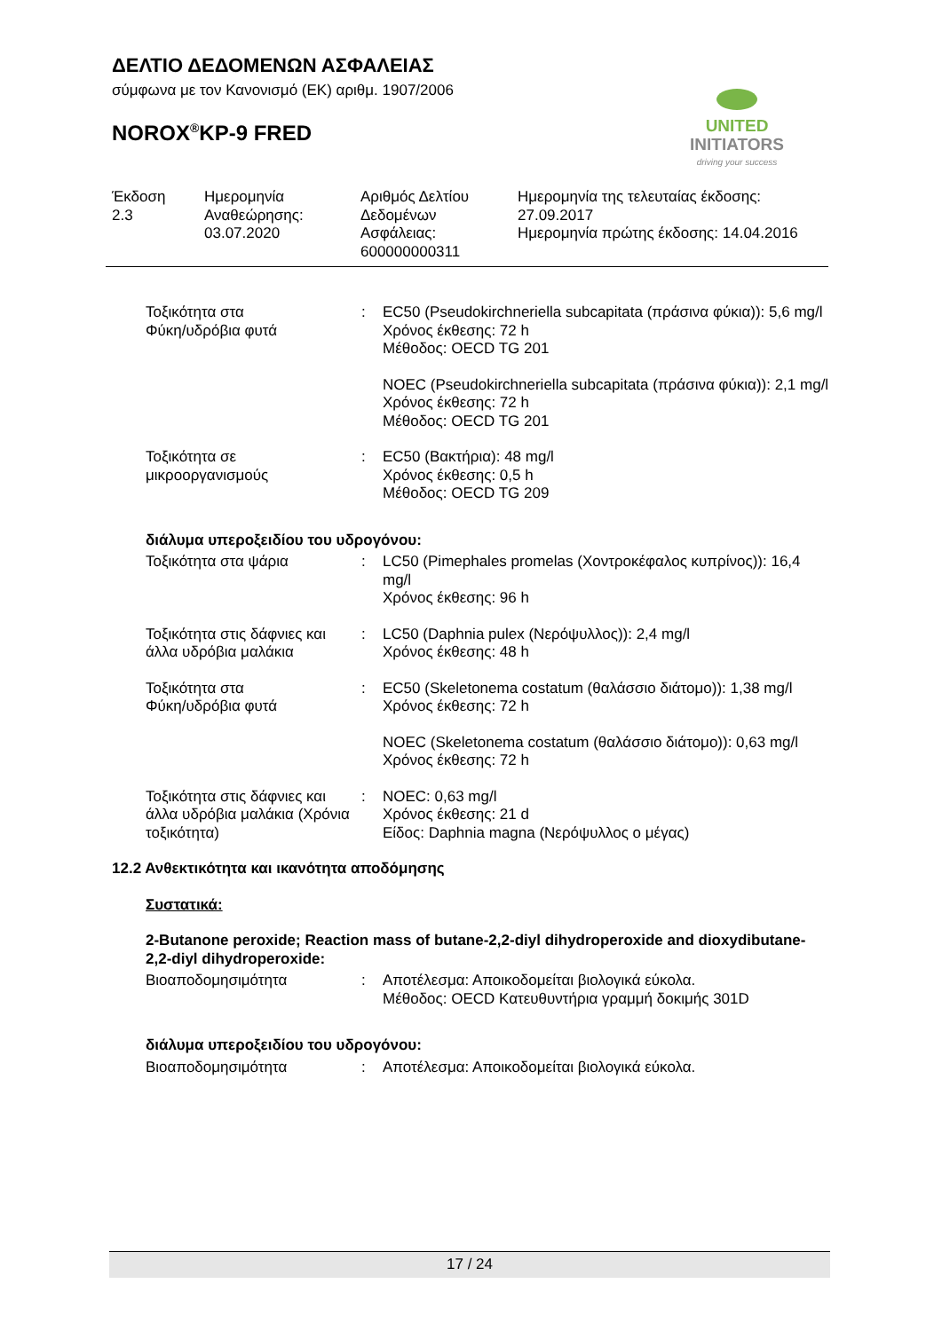ΔΕΛΤΙΟ ΔΕΔΟΜΕΝΩΝ ΑΣΦΑΛΕΙΑΣ
σύμφωνα με τον Κανονισμό (ΕΚ) αριθμ. 1907/2006
NOROX<sup>®</sup>KP-9 FRED
UNITED INITIATORS
driving your success
| Έκδοση 2.3 | Ημερομηνία Αναθεώρησης: 03.07.2020 | Αριθμός Δελτίου Δεδομένων Ασφάλειας: 600000000311 | Ημερομηνία της τελευταίας έκδοσης: 27.09.2017 Ημερομηνία πρώτης έκδοσης: 14.04.2016 |
| Τοξικότητα στα Φύκη/υδρόβια φυτά | : | EC50 (Pseudokirchneriella subcapitata (πράσινα φύκια)): 5,6 mg/l Χρόνος έκθεσης: 72 h Μέθοδος: OECD TG 201 |
| | | NOEC (Pseudokirchneriella subcapitata (πράσινα φύκια)): 2,1 mg/l Χρόνος έκθεσης: 72 h Μέθοδος: OECD TG 201 |
| Τοξικότητα σε μικροοργανισμούς | : | EC50 (Βακτήρια): 48 mg/l Χρόνος έκθεσης: 0,5 h Μέθοδος: OECD TG 209 |
διάλυμα υπεροξειδίου του υδρογόνου:
| Τοξικότητα στα ψάρια | : | LC50 (Pimephales promelas (Χοντροκέφαλος κυπρίνος)): 16,4 mg/l Χρόνος έκθεσης: 96 h |
| Τοξικότητα στις δάφνιες και άλλα υδρόβια μαλάκια | : | LC50 (Daphnia pulex (Νερόψυλλος)): 2,4 mg/l Χρόνος έκθεσης: 48 h |
| Τοξικότητα στα Φύκη/υδρόβια φυτά | : | EC50 (Skeletonema costatum (θαλάσσιο διάτομο)): 1,38 mg/l Χρόνος έκθεσης: 72 h |
| | | NOEC (Skeletonema costatum (θαλάσσιο διάτομο)): 0,63 mg/l Χρόνος έκθεσης: 72 h |
| Τοξικότητα στις δάφνιες και άλλα υδρόβια μαλάκια (Χρόνια τοξικότητα) | : | NOEC: 0,63 mg/l Χρόνος έκθεσης: 21 d Είδος: Daphnia magna (Νερόψυλλος ο μέγας) |
12.2 Ανθεκτικότητα και ικανότητα αποδόμησης
Συστατικά:
2-Butanone peroxide; Reaction mass of butane-2,2-diyl dihydroperoxide and dioxydibutane-2,2-diyl dihydroperoxide:
| Βιοαποδομησιμότητα | : | Αποτέλεσμα: Αποικοδομείται βιολογικά εύκολα. Μέθοδος: OECD Κατευθυντήρια γραμμή δοκιμής 301D |
διάλυμα υπεροξειδίου του υδρογόνου:
| Βιοαποδομησιμότητα | : | Αποτέλεσμα: Αποικοδομείται βιολογικά εύκολα. |
17 / 24